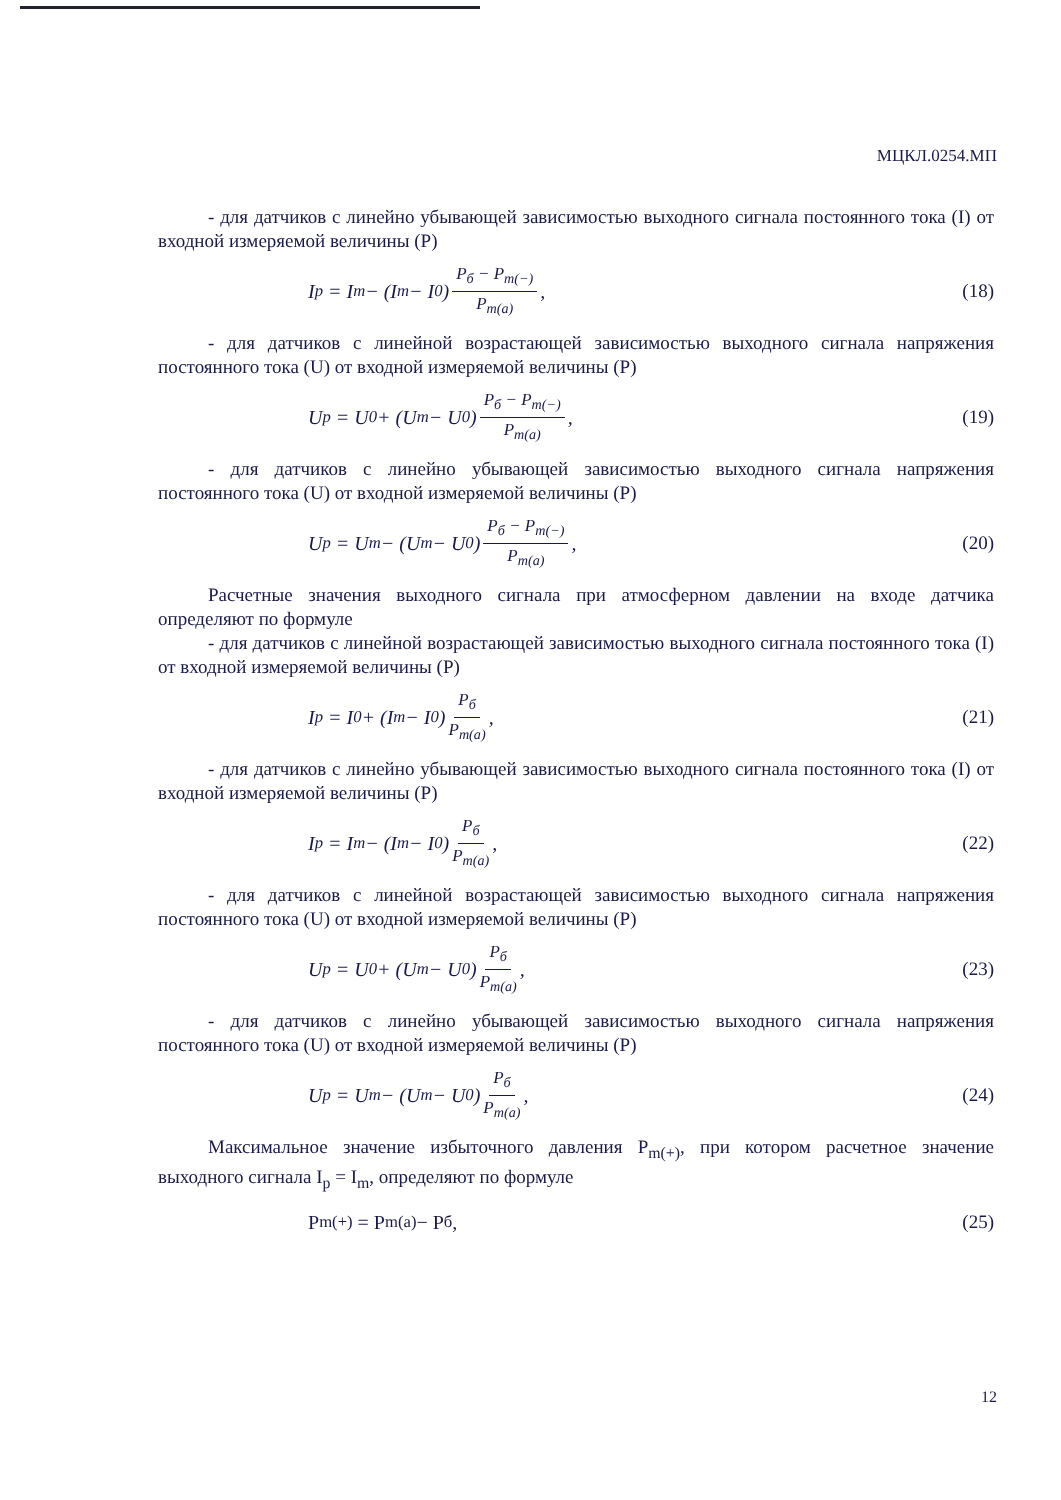МЦКЛ.0254.МП
- для датчиков с линейно убывающей зависимостью выходного сигнала постоянного тока (I) от входной измеряемой величины (Р)
I<sub>p</sub> = I<sub>m</sub> − (I<sub>m</sub> − I<sub>0</sub>) P<sub>б</sub> − P<sub>m(−)</sub> P<sub>m(a)</sub>,
(18)
- для датчиков с линейной возрастающей зависимостью выходного сигнала напряжения постоянного тока (U) от входной измеряемой величины (Р)
U<sub>p</sub> = U<sub>0</sub> + (U<sub>m</sub> − U<sub>0</sub>) P<sub>б</sub> − P<sub>m(−)</sub> P<sub>m(a)</sub>,
(19)
- для датчиков с линейно убывающей зависимостью выходного сигнала напряжения постоянного тока (U) от входной измеряемой величины (Р)
U<sub>p</sub> = U<sub>m</sub> − (U<sub>m</sub> − U<sub>0</sub>) P<sub>б</sub> − P<sub>m(−)</sub> P<sub>m(a)</sub>,
(20)
Расчетные значения выходного сигнала при атмосферном давлении на входе датчика определяют по формуле
- для датчиков с линейной возрастающей зависимостью выходного сигнала постоянного тока (I) от входной измеряемой величины (Р)
I<sub>p</sub> = I<sub>0</sub> + (I<sub>m</sub> − I<sub>0</sub>) P<sub>б</sub> P<sub>m(a)</sub>, (21)
- для датчиков с линейно убывающей зависимостью выходного сигнала постоянного тока (I) от входной измеряемой величины (Р)
I<sub>p</sub> = I<sub>m</sub> − (I<sub>m</sub> − I<sub>0</sub>) P<sub>б</sub> P<sub>m(a)</sub>, (22)
- для датчиков с линейной возрастающей зависимостью выходного сигнала напряжения постоянного тока (U) от входной измеряемой величины (Р)
U<sub>p</sub> = U<sub>0</sub> + (U<sub>m</sub> − U<sub>0</sub>) P<sub>б</sub> P<sub>m(a)</sub>, (23)
- для датчиков с линейно убывающей зависимостью выходного сигнала напряжения постоянного тока (U) от входной измеряемой величины (Р)
U<sub>p</sub> = U<sub>m</sub> − (U<sub>m</sub> − U<sub>0</sub>) P<sub>б</sub> P<sub>m(a)</sub>, (24)
Максимальное значение избыточного давления P<sub>m(+)</sub>, при котором расчетное значение выходного сигнала I<sub>p</sub> = I<sub>m</sub>, определяют по формуле
P<sub>m(+)</sub> = P<sub>m(a)</sub> − P<sub>б</sub>, (25)
12